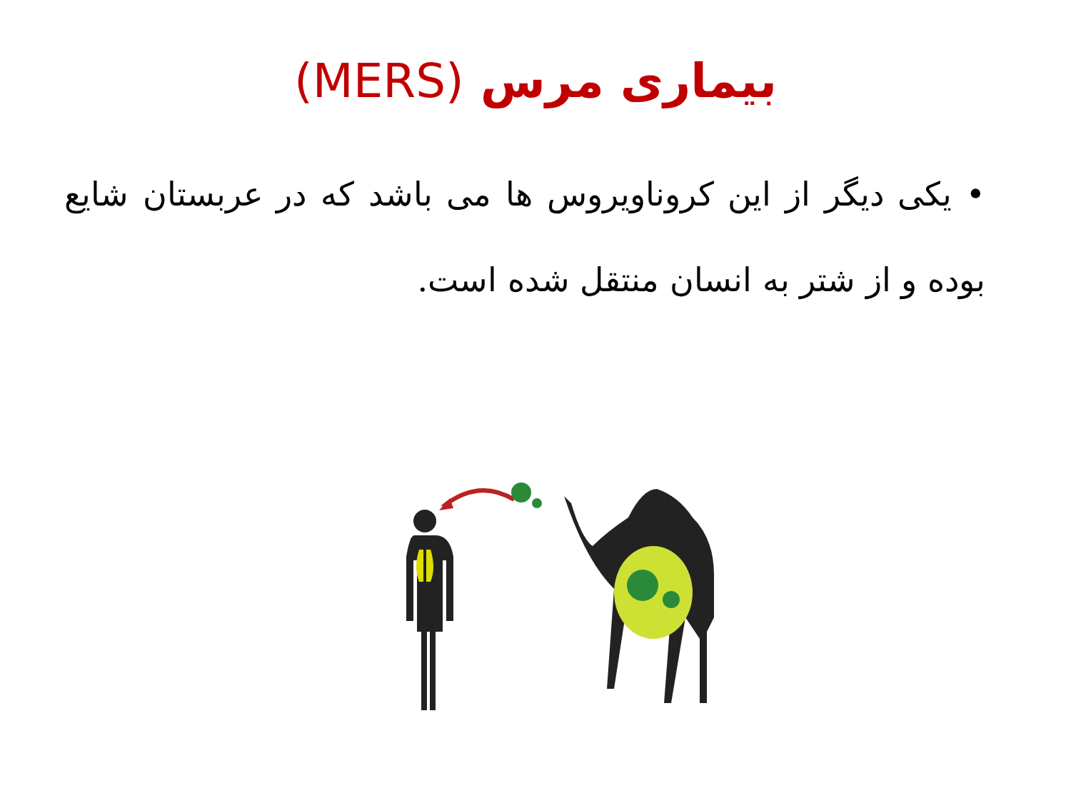بیماری مرس (MERS)
• یکی دیگر از این کروناویروس ها می باشد که در عربستان شایع بوده و از شتر به انسان منتقل شده است.